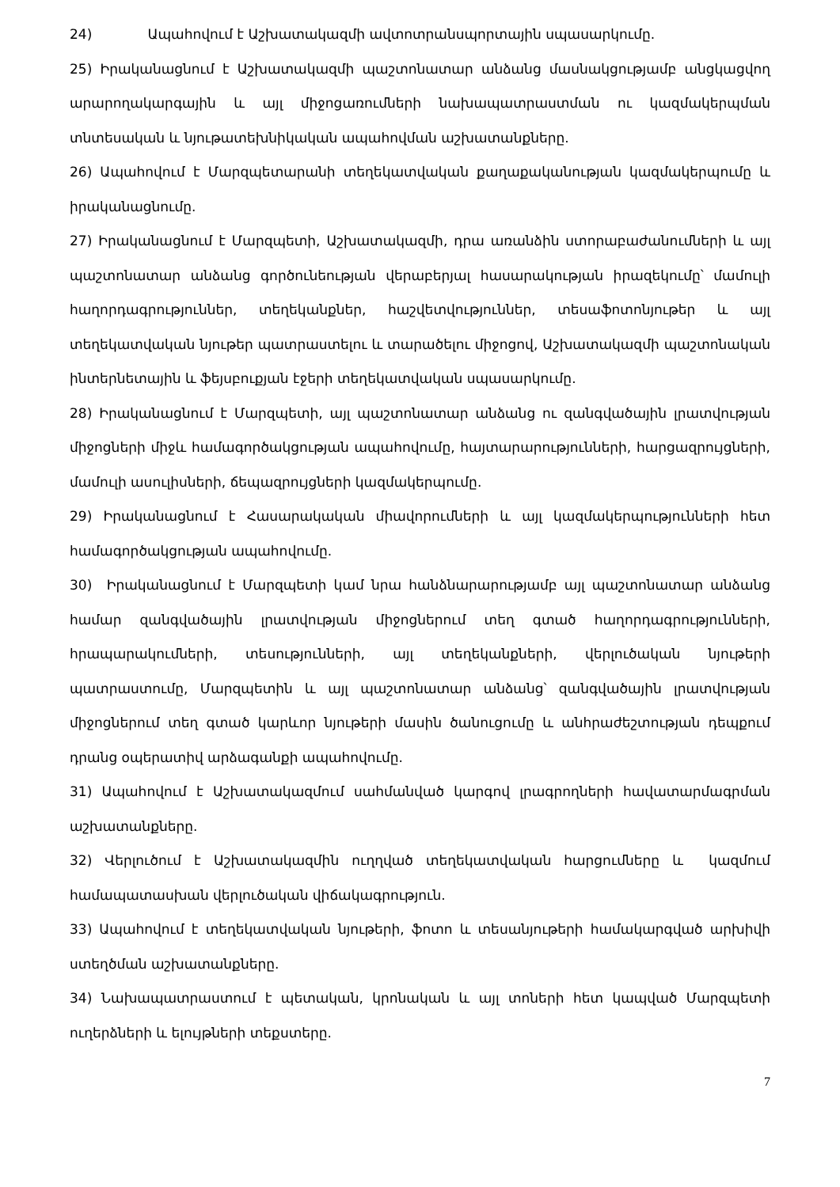24) Ապահովում է Աշխատակազմի ավտոտրանսպորտային սպասարկումը.
25) Իրականացնում է Աշխատակազմի պաշտոնատար անձանց մասնակցությամբ անցկացվող արարողակարգային և այլ միջոցառումների նախապատրաստման ու կազմակերպման տնտեսական և նյութատեխնիկական ապահովման աշխատանքները.
26) Ապահովում է Մարզպետարանի տեղեկատվական քաղաքականության կազմակերպումը և իրականացնումը.
27) Իրականացնում է Մարզպետի, Աշխատակազմի, դրա առանձին ստորաբաժանումների և այլ պաշտոնատար անձանց գործունեության վերաբերյալ հասարակության իրազեկումը՝ մամուլի հաղորդագրություններ, տեղեկանքներ, հաշվետվություններ, տեսաֆոտոնյութեր և այլ տեղեկատվական նյութեր պատրաստելու և տարածելու միջոցով, Աշխատակազմի պաշտոնական ինտերնետային և ֆեյսբուքյան էջերի տեղեկատվական սպասարկումը.
28) Իրականացնում է Մարզպետի, այլ պաշտոնատար անձանց ու զանգվածային լրատվության միջոցների միջև համագործակցության ապահովումը, հայտարարությունների, հարցազրույցների, մամուլի ասուլիսների, ճեպազրույցների կազմակերպումը.
29) Իրականացնում է Հասարակական միավորումների և այլ կազմակերպությունների հետ համագործակցության ապահովումը.
30) Իրականացնում է Մարզպետի կամ նրա հանձնարարությամբ այլ պաշտոնատար անձանց համար զանգվածային լրատվության միջոցներում տեղ գտած հաղորդագրությունների, հրապարակումների, տեսությունների, այլ տեղեկանքների, վերլուծական նյութերի պատրաստումը, Մարզպետին և այլ պաշտոնատար անձանց՝ զանգվածային լրատվության միջոցներում տեղ գտած կարևոր նյութերի մասին ծանուցումը և անհրաժեշտության դեպքում դրանց օպերատիվ արձագանքի ապահովումը.
31) Ապահովում է Աշխատակազմում սահմանված կարգով լրագրողների հավատարմագրման աշխատանքները.
32) Վերլուծում է Աշխատակազմին ուղղված տեղեկատվական հարցումները և կազմում համապատասխան վերլուծական վիճակագրություն.
33) Ապահովում է տեղեկատվական նյութերի, ֆոտո և տեսանյութերի համակարգված արխիվի ստեղծման աշխատանքները.
34) Նախապատրաստում է պետական, կրոնական և այլ տոների հետ կապված Մարզպետի ուղերձների և ելույթների տեքստերը.
7